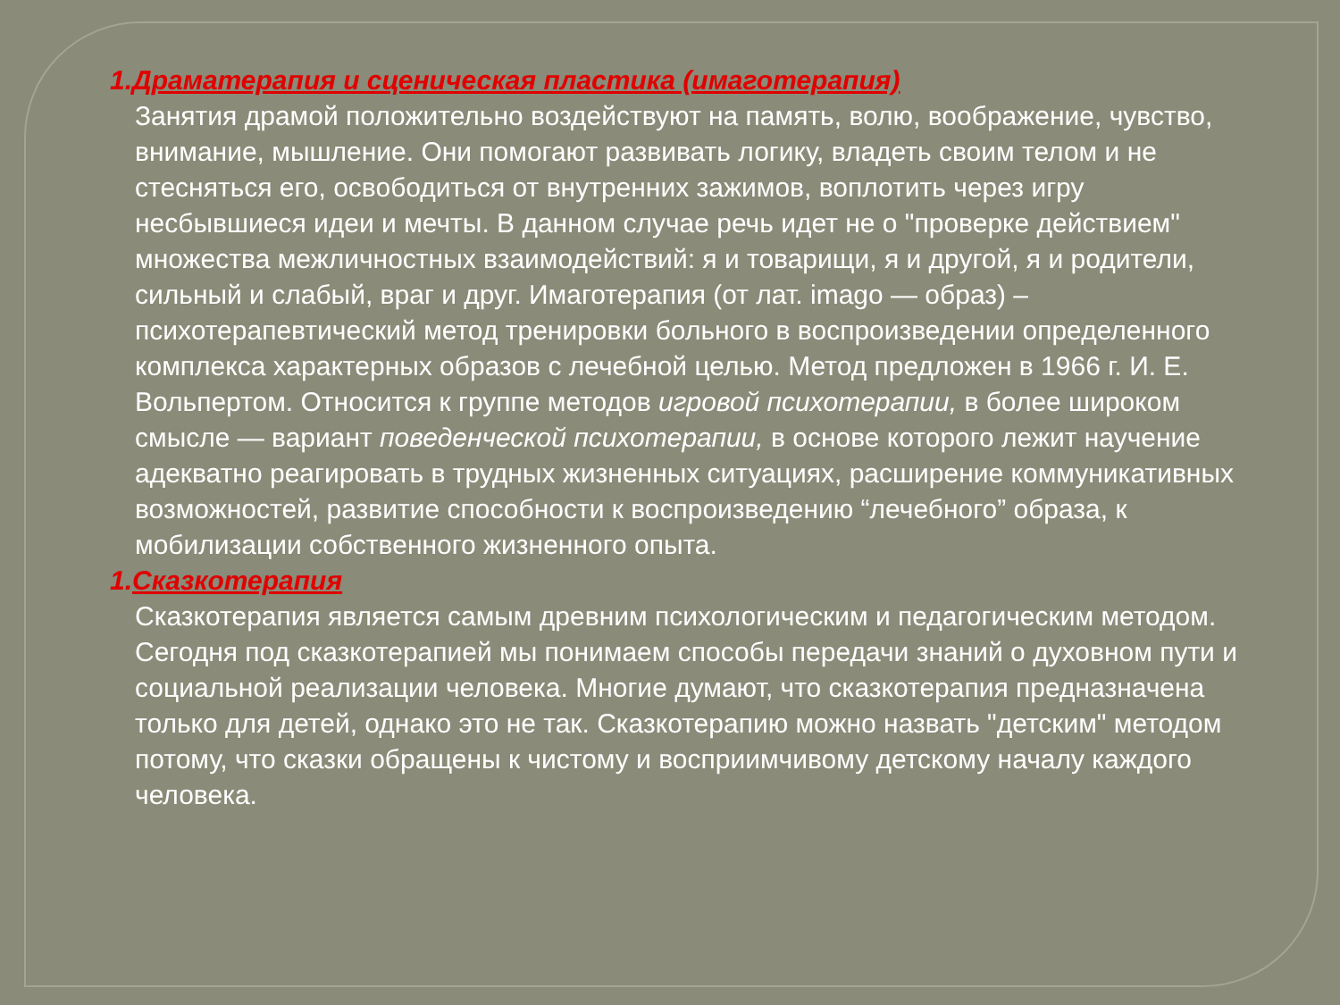1.Драматерапия и сценическая пластика (имаготерапия)
Занятия драмой положительно воздействуют на память, волю, воображение, чувство, внимание, мышление. Они помогают развивать логику, владеть своим телом и не стесняться его, освободиться от внутренних зажимов, воплотить через игру несбывшиеся идеи и мечты. В данном случае речь идет не о "проверке действием" множества межличностных взаимодействий: я и товарищи, я и другой, я и родители, сильный и слабый, враг и друг. Имаготерапия (от лат. imago — образ) – психотерапевтический метод тренировки больного в воспроизведении определенного комплекса характерных образов с лечебной целью. Метод предложен в 1966 г. И. Е. Вольпертом. Относится к группе методов игровой психотерапии, в более широком смысле — вариант поведенческой психотерапии, в основе которого лежит научение адекватно реагировать в трудных жизненных ситуациях, расширение коммуникативных возможностей, развитие способности к воспроизведению “лечебного” образа, к мобилизации собственного жизненного опыта.
1.Сказкотерапия
Сказкотерапия является самым древним психологическим и педагогическим методом. Сегодня под сказкотерапией мы понимаем способы передачи знаний о духовном пути и социальной реализации человека. Многие думают, что сказкотерапия предназначена только для детей, однако это не так. Сказкотерапию можно назвать "детским" методом потому, что сказки обращены к чистому и восприимчивому детскому началу каждого человека.